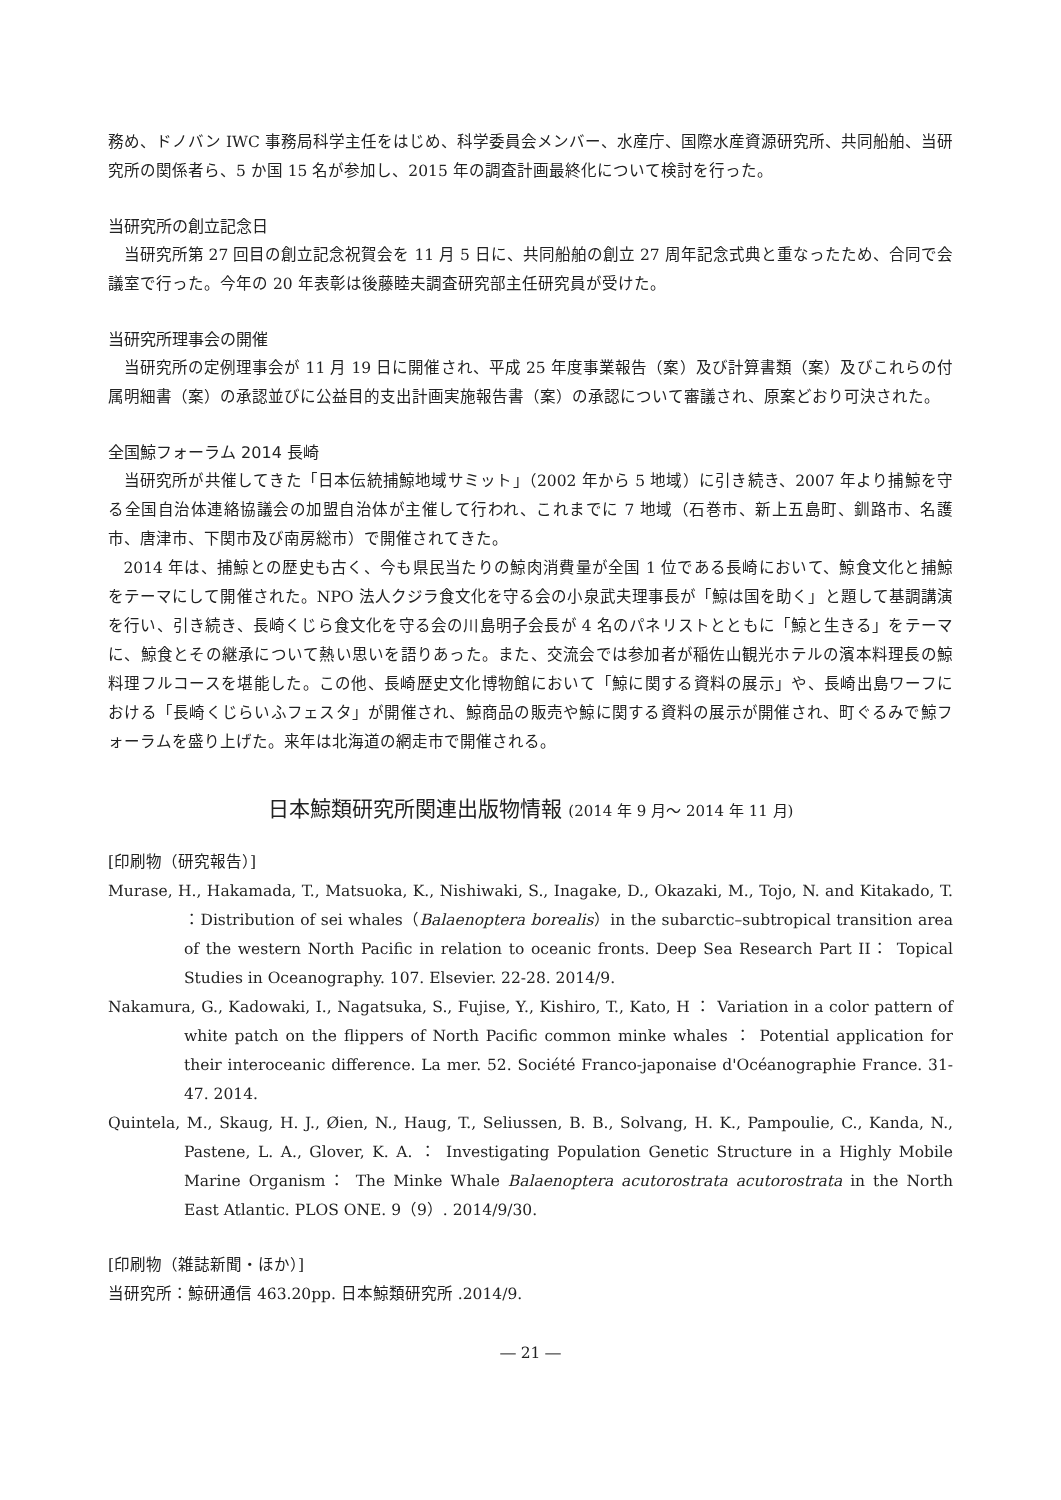務め、ドノバン IWC 事務局科学主任をはじめ、科学委員会メンバー、水産庁、国際水産資源研究所、共同船舶、当研究所の関係者ら、5 か国 15 名が参加し、2015 年の調査計画最終化について検討を行った。
当研究所の創立記念日
当研究所第 27 回目の創立記念祝賀会を 11 月 5 日に、共同船舶の創立 27 周年記念式典と重なったため、合同で会議室で行った。今年の 20 年表彰は後藤睦夫調査研究部主任研究員が受けた。
当研究所理事会の開催
当研究所の定例理事会が 11 月 19 日に開催され、平成 25 年度事業報告（案）及び計算書類（案）及びこれらの付属明細書（案）の承認並びに公益目的支出計画実施報告書（案）の承認について審議され、原案どおり可決された。
全国鯨フォーラム 2014 長崎
当研究所が共催してきた「日本伝統捕鯨地域サミット」（2002 年から 5 地域）に引き続き、2007 年より捕鯨を守る全国自治体連絡協議会の加盟自治体が主催して行われ、これまでに 7 地域（石巻市、新上五島町、釧路市、名護市、唐津市、下関市及び南房総市）で開催されてきた。
2014 年は、捕鯨との歴史も古く、今も県民当たりの鯨肉消費量が全国 1 位である長崎において、鯨食文化と捕鯨をテーマにして開催された。NPO 法人クジラ食文化を守る会の小泉武夫理事長が「鯨は国を助く」と題して基調講演を行い、引き続き、長崎くじら食文化を守る会の川島明子会長が 4 名のパネリストとともに「鯨と生きる」をテーマに、鯨食とその継承について熱い思いを語りあった。また、交流会では参加者が稲佐山観光ホテルの濱本料理長の鯨料理フルコースを堪能した。この他、長崎歴史文化博物館において「鯨に関する資料の展示」や、長崎出島ワーフにおける「長崎くじらいふフェスタ」が開催され、鯨商品の販売や鯨に関する資料の展示が開催され、町ぐるみで鯨フォーラムを盛り上げた。来年は北海道の網走市で開催される。
日本鯨類研究所関連出版物情報 (2014 年 9 月〜 2014 年 11 月)
[印刷物（研究報告）]
Murase, H., Hakamada, T., Matsuoka, K., Nishiwaki, S., Inagake, D., Okazaki, M., Tojo, N. and Kitakado, T. ：Distribution of sei whales（Balaenoptera borealis）in the subarctic–subtropical transition area of the western North Pacific in relation to oceanic fronts. Deep Sea Research Part II： Topical Studies in Oceanography. 107. Elsevier. 22-28. 2014/9.
Nakamura, G., Kadowaki, I., Nagatsuka, S., Fujise, Y., Kishiro, T., Kato, H ： Variation in a color pattern of white patch on the flippers of North Pacific common minke whales ： Potential application for their interoceanic difference. La mer. 52. Société Franco-japonaise d'Océanographie France. 31-47. 2014.
Quintela, M., Skaug, H. J., Øien, N., Haug, T., Seliussen, B. B., Solvang, H. K., Pampoulie, C., Kanda, N., Pastene, L. A., Glover, K. A. ： Investigating Population Genetic Structure in a Highly Mobile Marine Organism： The Minke Whale Balaenoptera acutorostrata acutorostrata in the North East Atlantic. PLOS ONE. 9（9）. 2014/9/30.
[印刷物（雑誌新聞・ほか）]
当研究所：鯨研通信 463.20pp. 日本鯨類研究所 .2014/9.
― 21 ―